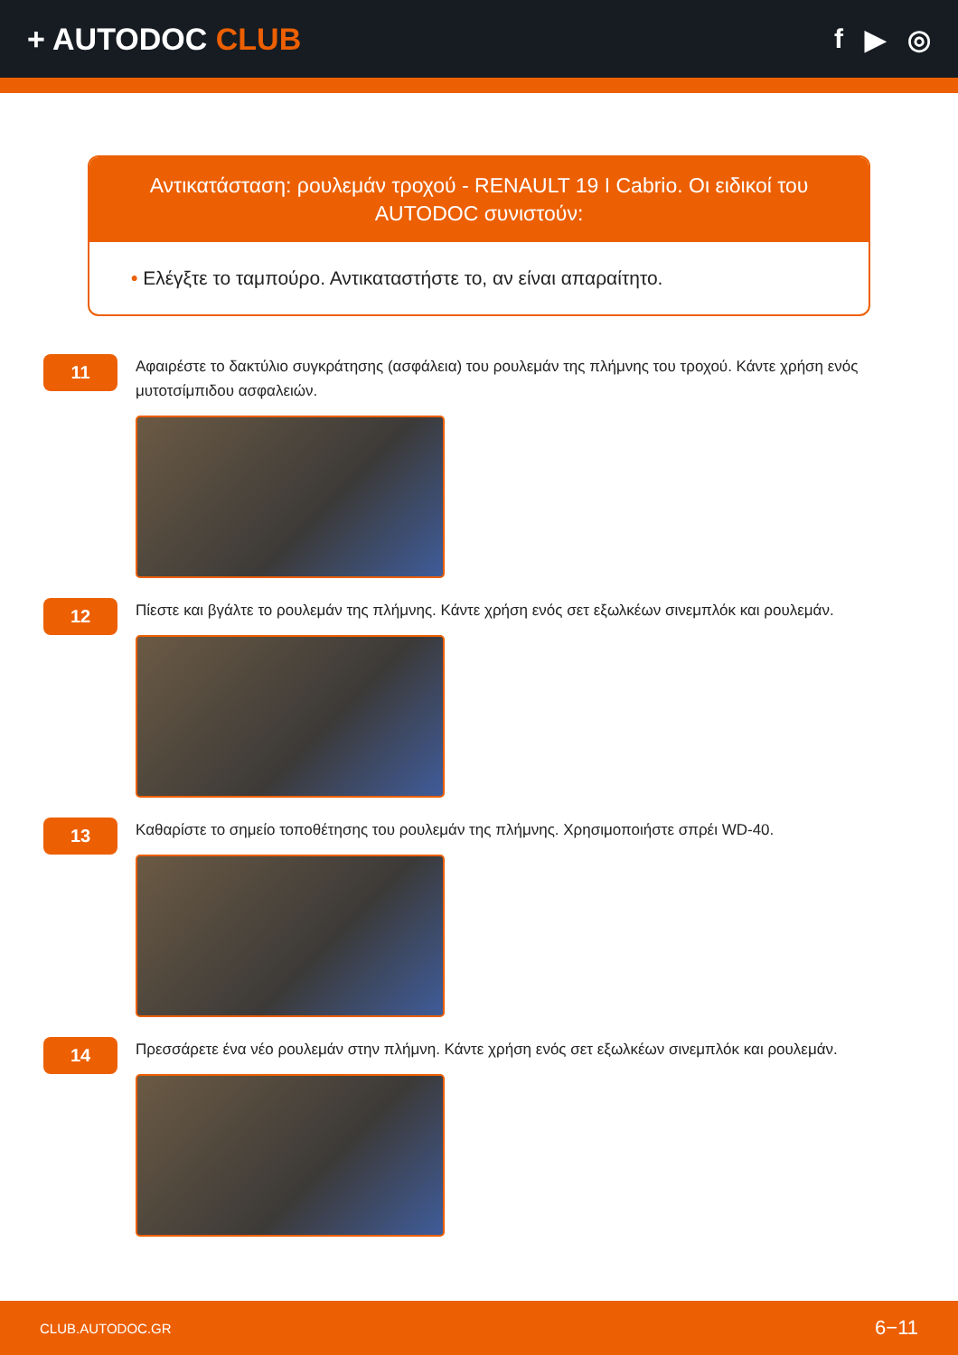+ AUTODOC CLUB f ▶ ◎
Αντικατάσταση: ρουλεμάν τροχού - RENAULT 19 I Cabrio. Οι ειδικοί του AUTODOC συνιστούν:
• Ελέγξτε το ταμπούρο. Αντικαταστήστε το, αν είναι απαραίτητο.
11
Αφαιρέστε το δακτύλιο συγκράτησης (ασφάλεια) του ρουλεμάν της πλήμνης του τροχού. Κάντε χρήση ενός μυτοτσίμπιδου ασφαλειών.
12
Πίεστε και βγάλτε το ρουλεμάν της πλήμνης. Κάντε χρήση ενός σετ εξωλκέων σινεμπλόκ και ρουλεμάν.
13
Καθαρίστε το σημείο τοποθέτησης του ρουλεμάν της πλήμνης. Χρησιμοποιήστε σπρέι WD-40.
14
Πρεσσάρετε ένα νέο ρουλεμάν στην πλήμνη. Κάντε χρήση ενός σετ εξωλκέων σινεμπλόκ και ρουλεμάν.
CLUB.AUTODOC.GR 6−11